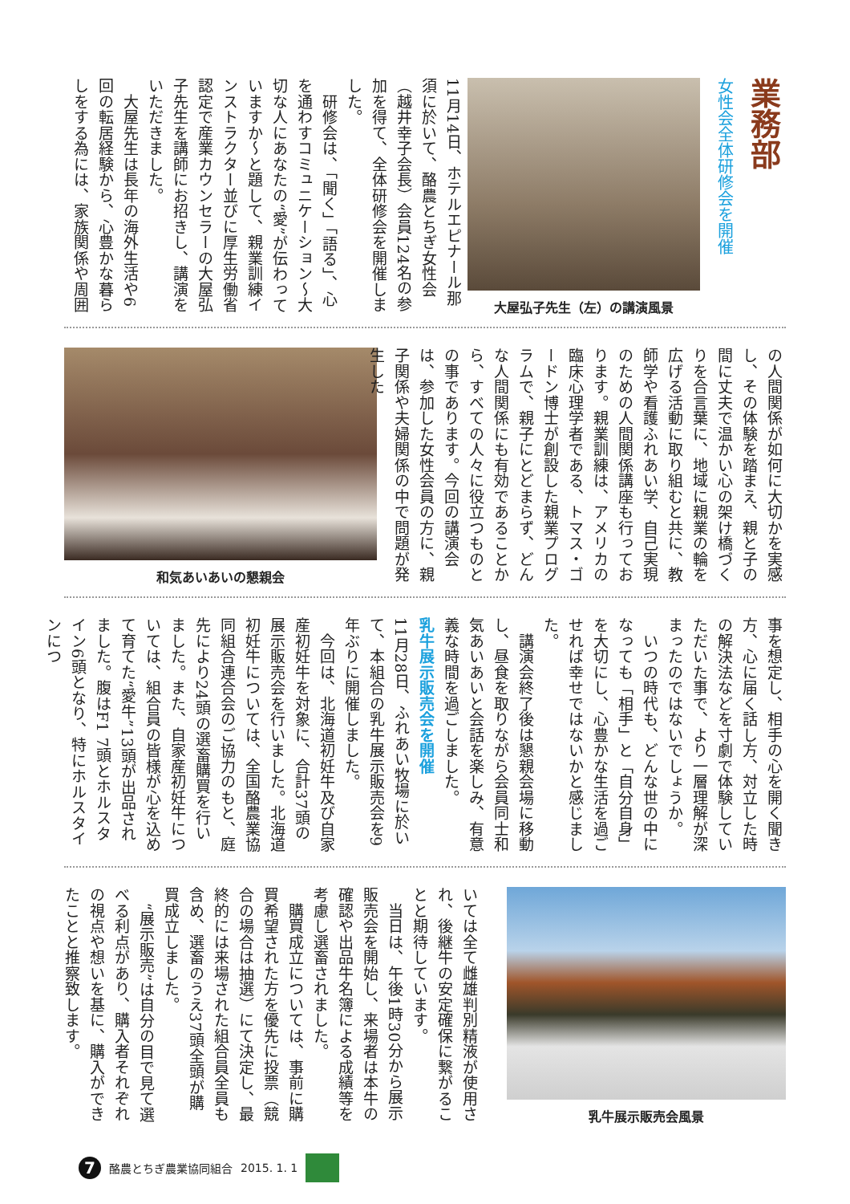業務部
女性会全体研修会を開催
大屋弘子先生（左）の講演風景
11月14日、ホテルエピナール那須に於いて、酪農とちぎ女性会（越井幸子会長）会員124名の参加を得て、全体研修会を開催しました。
　研修会は、「聞く」「語る」、心を通わすコミュニケーション〜大切な人にあなたの“愛”が伝わっていますか〜と題して、親業訓練インストラクター並びに厚生労働省認定で産業カウンセラーの大屋弘子先生を講師にお招きし、講演をいただきました。
　大屋先生は長年の海外生活や6回の転居経験から、心豊かな暮らしをする為には、家族関係や周囲
の人間関係が如何に大切かを実感し、その体験を踏まえ、親と子の間に丈夫で温かい心の架け橋づくりを合言葉に、地域に親業の輪を広げる活動に取り組むと共に、教師学や看護ふれあい学、自己実現のための人間関係講座も行っております。親業訓練は、アメリカの臨床心理学者である、トマス・ゴードン博士が創設した親業プログラムで、親子にとどまらず、どんな人間関係にも有効であることから、すべての人々に役立つものとの事であります。今回の講演会は、参加した女性会員の方に、親子関係や夫婦関係の中で問題が発生した
和気あいあいの懇親会
事を想定し、相手の心を開く聞き方、心に届く話し方、対立した時の解決法などを寸劇で体験していただいた事で、より一層理解が深まったのではないでしょうか。
　いつの時代も、どんな世の中になっても「相手」と「自分自身」を大切にし、心豊かな生活を過ごせれば幸せではないかと感じました。
　講演会終了後は懇親会場に移動し、昼食を取りながら会員同士和気あいあいと会話を楽しみ、有意義な時間を過ごしました。
乳牛展示販売会を開催
11月28日、ふれあい牧場に於いて、本組合の乳牛展示販売会を9年ぶりに開催しました。
　今回は、北海道初妊牛及び自家産初妊牛を対象に、合計37頭の展示販売会を行いました。北海道初妊牛については、全国酪農業協同組合連合会のご協力のもと、庭先により24頭の選畜購買を行いました。また、自家産初妊牛については、組合員の皆様が心を込めて育てた“愛牛”13頭が出品されました。腹はF1 7頭とホルスタイン6頭となり、特にホルスタインにつ
乳牛展示販売会風景
いては全て雌雄判別精液が使用され、後継牛の安定確保に繋がることと期待しています。
　当日は、午後1時30分から展示販売会を開始し、来場者は本牛の確認や出品牛名簿による成績等を考慮し選畜されました。
　購買成立については、事前に購買希望された方を優先に投票（競合の場合は抽選）にて決定し、最終的には来場された組合員全員も含め、選畜のうえ37頭全頭が購買成立しました。
　“展示販売”は自分の目で見て選べる利点があり、購入者それぞれの視点や想いを基に、購入ができたことと推察致します。
7
酪農とちぎ農業協同組合 2015. 1. 1